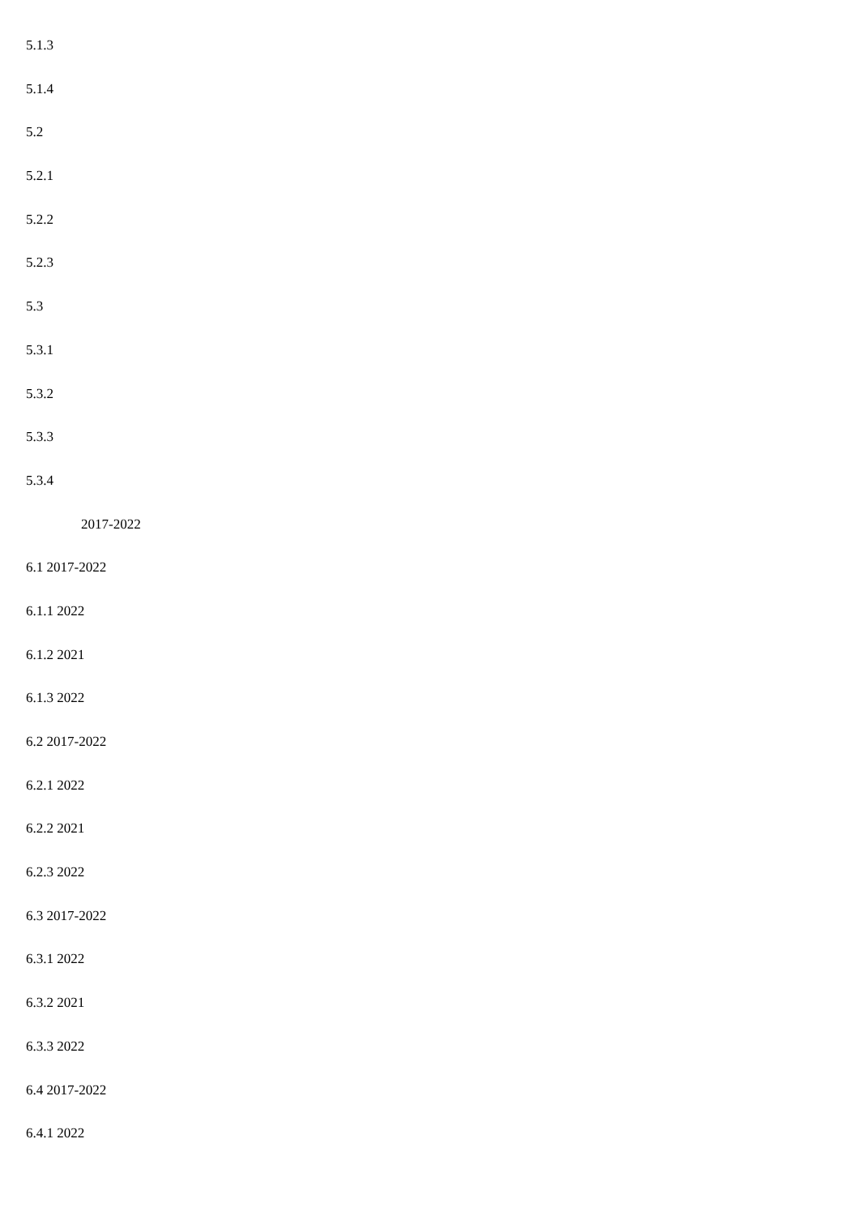5.1.3
5.1.4
5.2
5.2.1
5.2.2
5.2.3
5.3
5.3.1
5.3.2
5.3.3
5.3.4
2017-2022
6.1 2017-2022
6.1.1 2022
6.1.2 2021
6.1.3 2022
6.2 2017-2022
6.2.1 2022
6.2.2 2021
6.2.3 2022
6.3 2017-2022
6.3.1 2022
6.3.2 2021
6.3.3 2022
6.4 2017-2022
6.4.1 2022